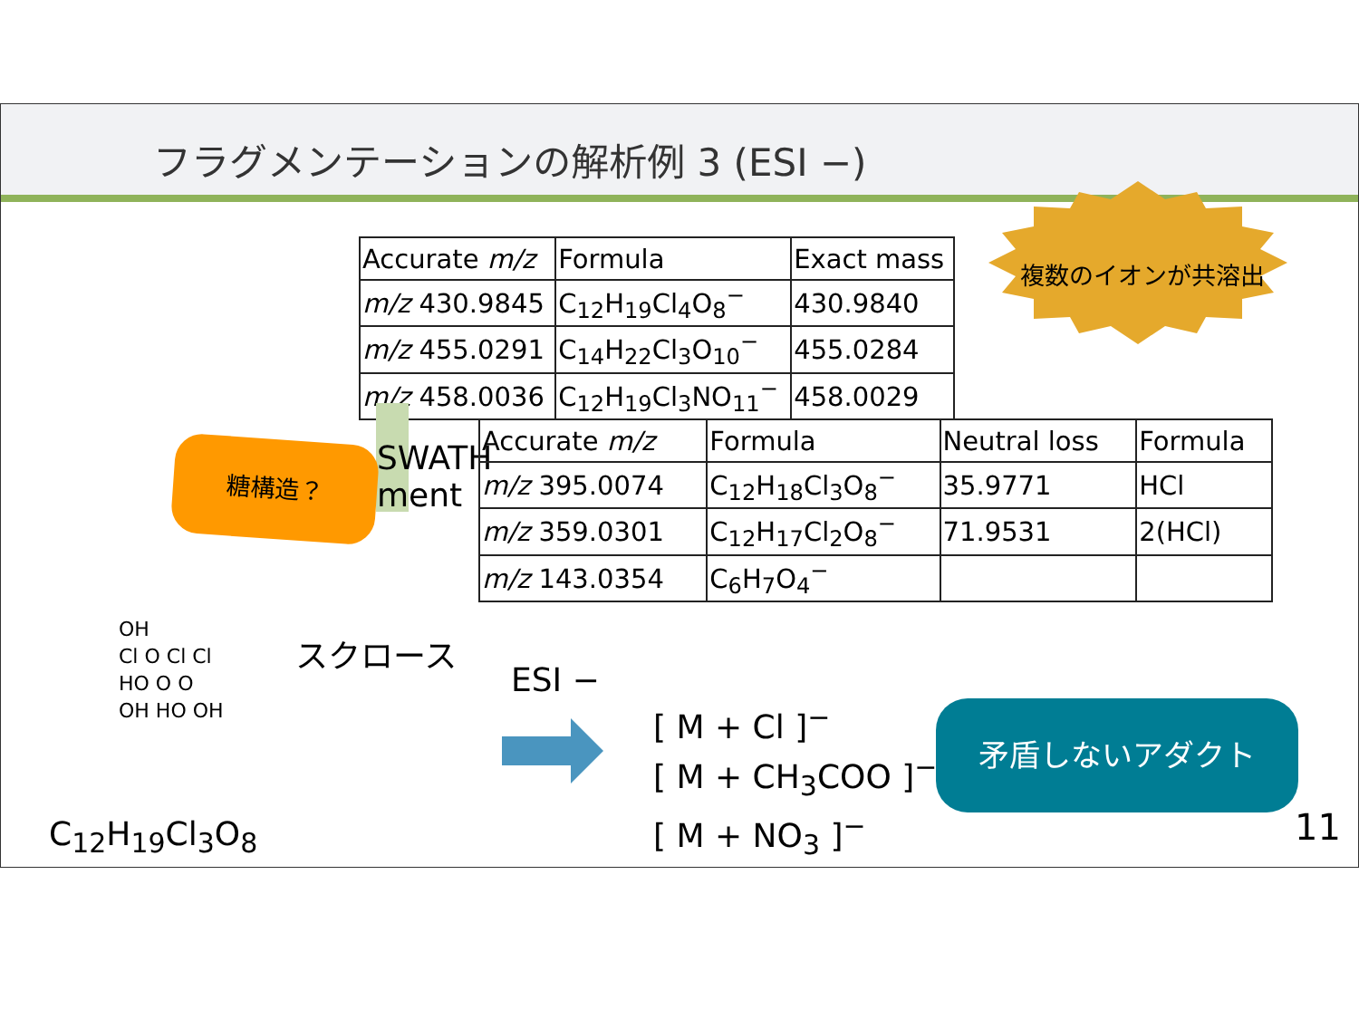フラグメンテーションの解析例 3 (ESI −)
複数のイオンが共溶出
| Accurate m/z | Formula | Exact mass |
| m/z 430.9845 | C<sub>12</sub>H<sub>19</sub>Cl<sub>4</sub>O<sub>8</sub><sup>−</sup> | 430.9840 |
| m/z 455.0291 | C<sub>14</sub>H<sub>22</sub>Cl<sub>3</sub>O<sub>10</sub><sup>−</sup> | 455.0284 |
| m/z 458.0036 | C<sub>12</sub>H<sub>19</sub>Cl<sub>3</sub>NO<sub>11</sub><sup>−</sup> | 458.0029 |
SWATH
ment
糖構造？
| Accurate m/z | Formula | Neutral loss | Formula |
| m/z 395.0074 | C<sub>12</sub>H<sub>18</sub>Cl<sub>3</sub>O<sub>8</sub><sup>−</sup> | 35.9771 | HCl |
| m/z 359.0301 | C<sub>12</sub>H<sub>17</sub>Cl<sub>2</sub>O<sub>8</sub><sup>−</sup> | 71.9531 | 2(HCl) |
| m/z 143.0354 | C<sub>6</sub>H<sub>7</sub>O<sub>4</sub><sup>−</sup> | | |
スクロース
OH
Cl O Cl Cl
HO O O
OH HO OH
C<sub>12</sub>H<sub>19</sub>Cl<sub>3</sub>O<sub>8</sub>
ESI −
[ M + Cl ]<sup>−</sup>
[ M + CH<sub>3</sub>COO ]<sup>−</sup>
[ M + NO<sub>3</sub> ]<sup>−</sup>
矛盾しないアダクト
11